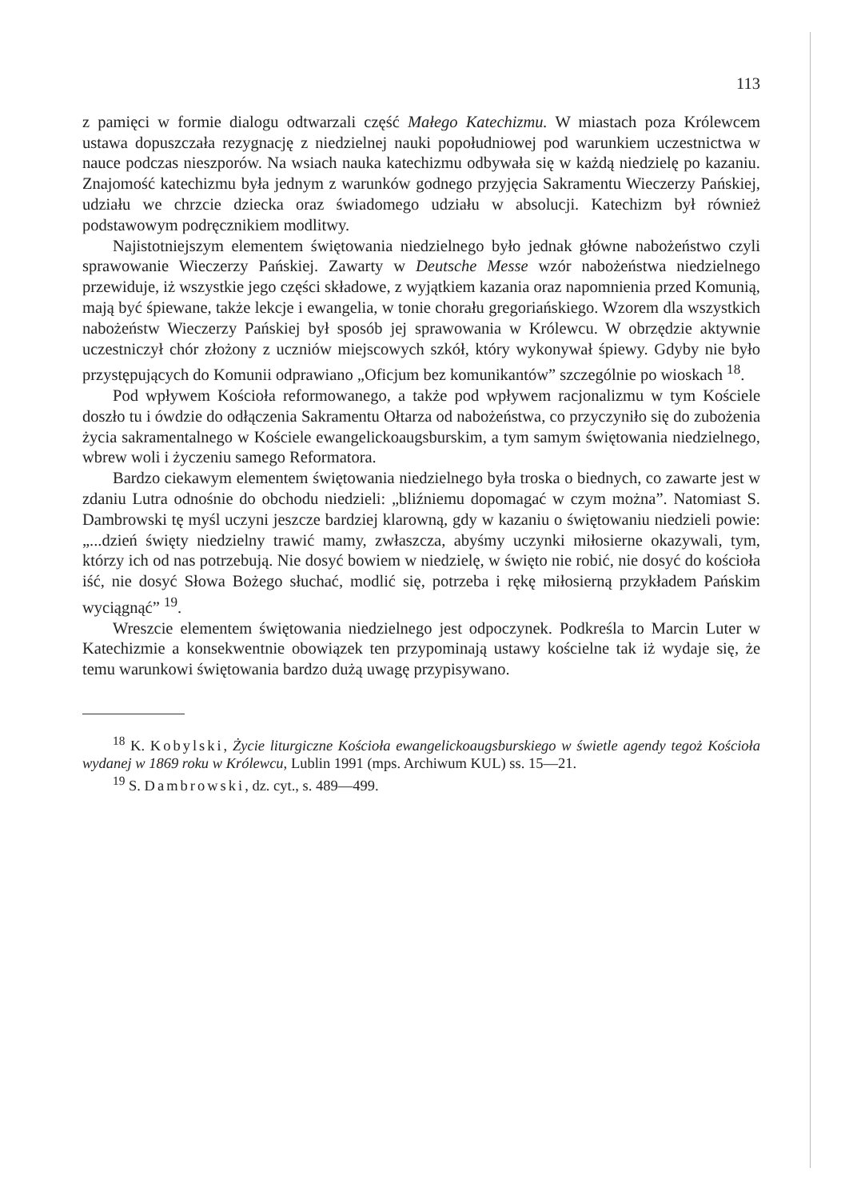113
z pamięci w formie dialogu odtwarzali część Małego Katechizmu. W miastach poza Królewcem ustawa dopuszczała rezygnację z niedzielnej nauki popołudniowej pod warunkiem uczestnictwa w nauce podczas nieszporów. Na wsiach nauka katechizmu odbywała się w każdą niedzielę po kazaniu. Znajomość katechizmu była jednym z warunków godnego przyjęcia Sakramentu Wieczerzy Pańskiej, udziału we chrzcie dziecka oraz świadomego udziału w absolucji. Katechizm był również podstawowym podręcznikiem modlitwy.
Najistotniejszym elementem świętowania niedzielnego było jednak główne nabożeństwo czyli sprawowanie Wieczerzy Pańskiej. Zawarty w Deutsche Messe wzór nabożeństwa niedzielnego przewiduje, iż wszystkie jego części składowe, z wyjątkiem kazania oraz napomnienia przed Komunią, mają być śpiewane, także lekcje i ewangelia, w tonie chorału gregoriańskiego. Wzorem dla wszystkich nabożeństw Wieczerzy Pańskiej był sposób jej sprawowania w Królewcu. W obrzędzie aktywnie uczestniczył chór złożony z uczniów miejscowych szkół, który wykonywał śpiewy. Gdyby nie było przystępujących do Komunii odprawiano „Oficjum bez komunikantów” szczególnie po wioskach <sup>18</sup>.
Pod wpływem Kościoła reformowanego, a także pod wpływem racjonalizmu w tym Kościele doszło tu i ówdzie do odłączenia Sakramentu Ołtarza od nabożeństwa, co przyczyniło się do zubożenia życia sakramentalnego w Kościele ewangelickoaugsburskim, a tym samym świętowania niedzielnego, wbrew woli i życzeniu samego Reformatora.
Bardzo ciekawym elementem świętowania niedzielnego była troska o biednych, co zawarte jest w zdaniu Lutra odnośnie do obchodu niedzieli: „bliźniemu dopomagać w czym można”. Natomiast S. Dambrowski tę myśl uczyni jeszcze bardziej klarowną, gdy w kazaniu o świętowaniu niedzieli powie: „...dzień święty niedzielny trawić mamy, zwłaszcza, abyśmy uczynki miłosierne okazywali, tym, którzy ich od nas potrzebują. Nie dosyć bowiem w niedzielę, w święto nie robić, nie dosyć do kościoła iść, nie dosyć Słowa Bożego słuchać, modlić się, potrzeba i rękę miłosierną przykładem Pańskim wyciągnąć” <sup>19</sup>.
Wreszcie elementem świętowania niedzielnego jest odpoczynek. Podkreśla to Marcin Luter w Katechizmie a konsekwentnie obowiązek ten przypominają ustawy kościelne tak iż wydaje się, że temu warunkowi świętowania bardzo dużą uwagę przypisywano.
<sup>18</sup> K. Kobylski, Życie liturgiczne Kościoła ewangelickoaugsburskiego w świetle agendy tegoż Kościoła wydanej w 1869 roku w Królewcu, Lublin 1991 (mps. Archiwum KUL) ss. 15—21.
<sup>19</sup> S. Dambrowski, dz. cyt., s. 489—499.